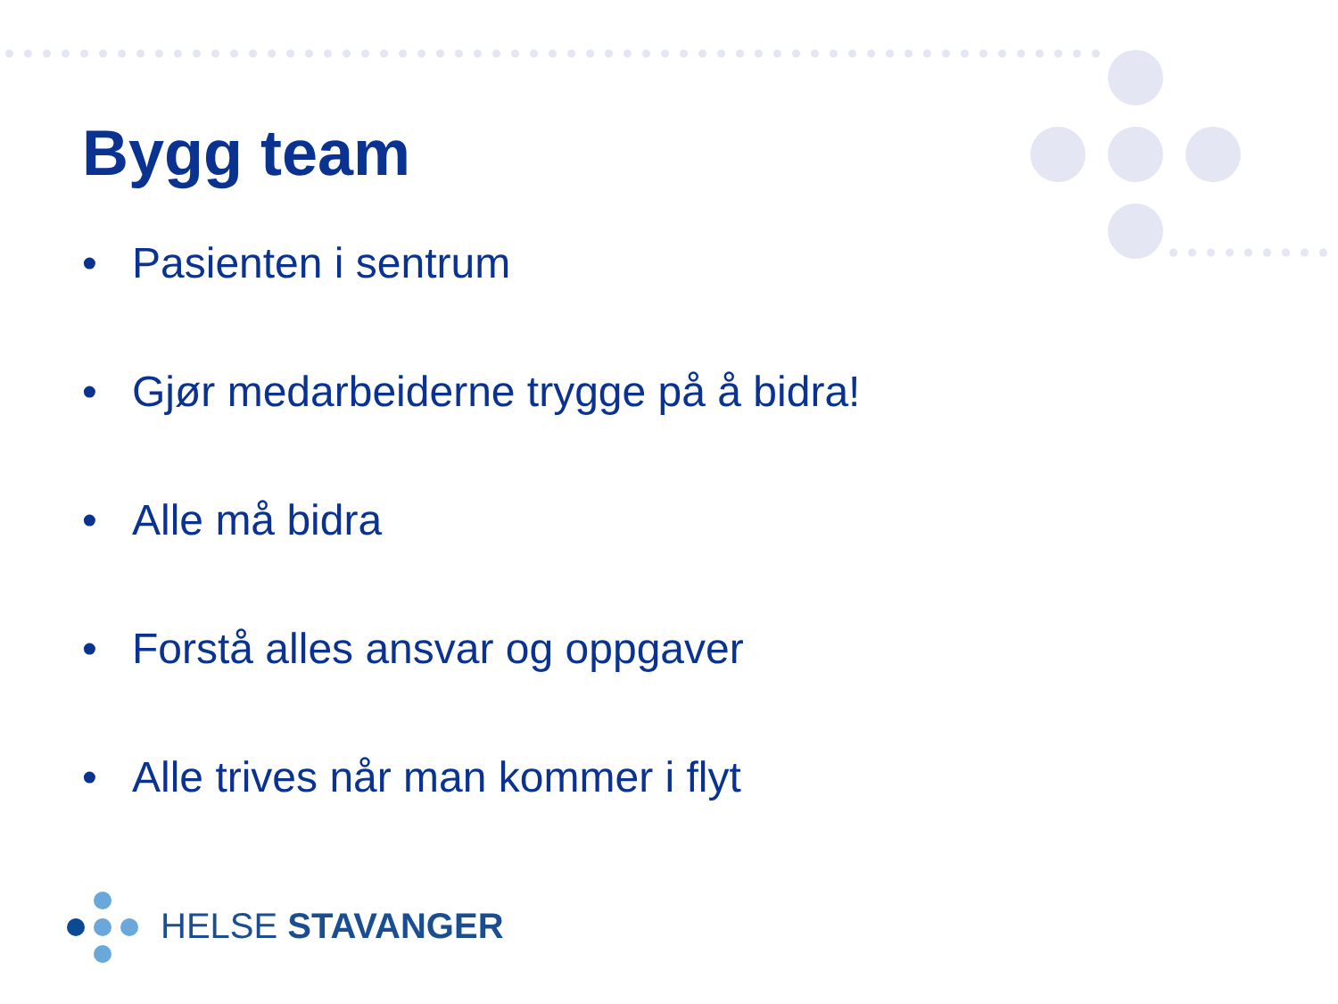Bygg team
• Pasienten i sentrum
• Gjør medarbeiderne trygge på å bidra!
• Alle må bidra
• Forstå alles ansvar og oppgaver
• Alle trives når man kommer i flyt
HELSE STAVANGER